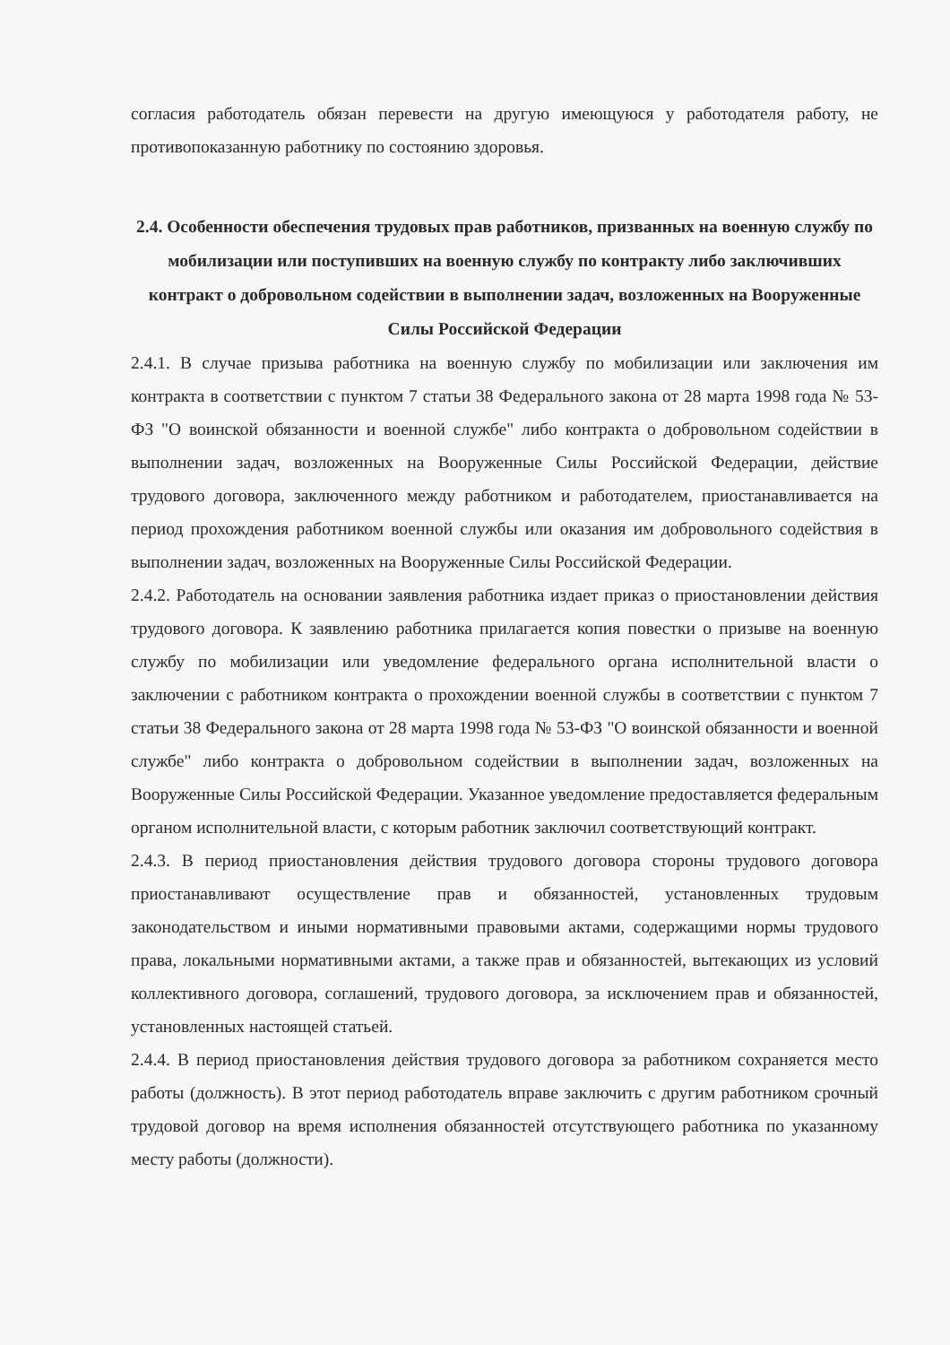согласия работодатель обязан перевести на другую имеющуюся у работодателя работу, не противопоказанную работнику по состоянию здоровья.
2.4. Особенности обеспечения трудовых прав работников, призванных на военную службу по мобилизации или поступивших на военную службу по контракту либо заключивших контракт о добровольном содействии в выполнении задач, возложенных на Вооруженные Силы Российской Федерации
2.4.1. В случае призыва работника на военную службу по мобилизации или заключения им контракта в соответствии с пунктом 7 статьи 38 Федерального закона от 28 марта 1998 года № 53-ФЗ "О воинской обязанности и военной службе" либо контракта о добровольном содействии в выполнении задач, возложенных на Вооруженные Силы Российской Федерации, действие трудового договора, заключенного между работником и работодателем, приостанавливается на период прохождения работником военной службы или оказания им добровольного содействия в выполнении задач, возложенных на Вооруженные Силы Российской Федерации.
2.4.2. Работодатель на основании заявления работника издает приказ о приостановлении действия трудового договора. К заявлению работника прилагается копия повестки о призыве на военную службу по мобилизации или уведомление федерального органа исполнительной власти о заключении с работником контракта о прохождении военной службы в соответствии с пунктом 7 статьи 38 Федерального закона от 28 марта 1998 года № 53-ФЗ "О воинской обязанности и военной службе" либо контракта о добровольном содействии в выполнении задач, возложенных на Вооруженные Силы Российской Федерации. Указанное уведомление предоставляется федеральным органом исполнительной власти, с которым работник заключил соответствующий контракт.
2.4.3. В период приостановления действия трудового договора стороны трудового договора приостанавливают осуществление прав и обязанностей, установленных трудовым законодательством и иными нормативными правовыми актами, содержащими нормы трудового права, локальными нормативными актами, а также прав и обязанностей, вытекающих из условий коллективного договора, соглашений, трудового договора, за исключением прав и обязанностей, установленных настоящей статьей.
2.4.4. В период приостановления действия трудового договора за работником сохраняется место работы (должность). В этот период работодатель вправе заключить с другим работником срочный трудовой договор на время исполнения обязанностей отсутствующего работника по указанному месту работы (должности).